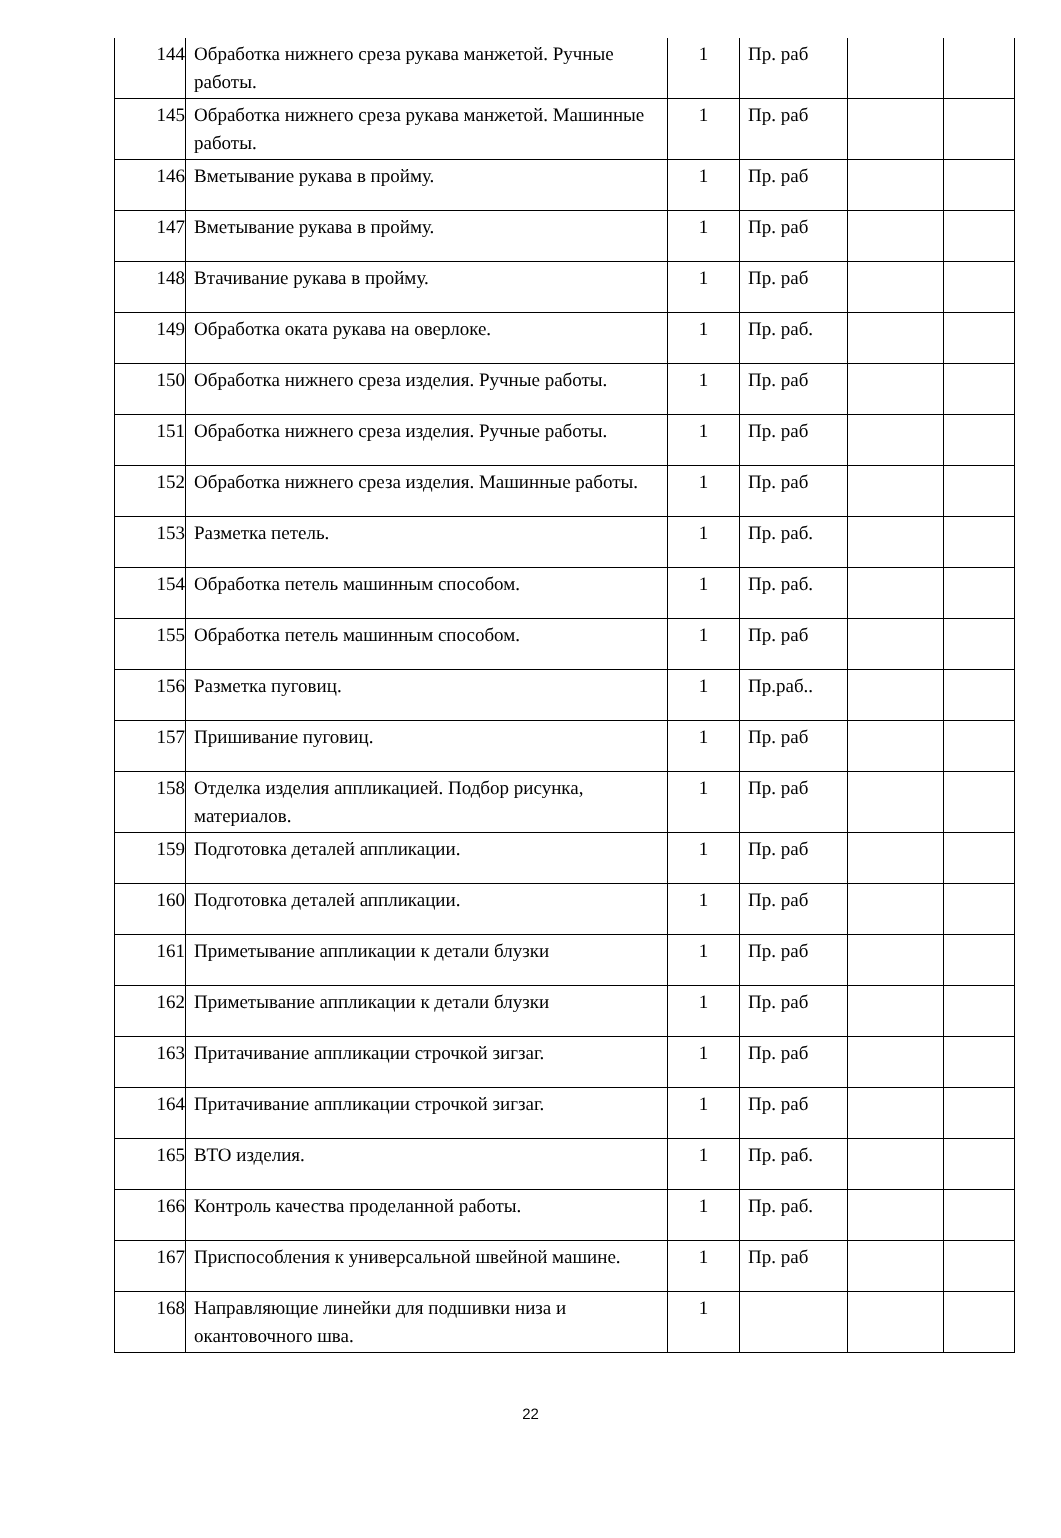| 144 | Обработка нижнего среза рукава манжетой. Ручные работы. | 1 | Пр. раб | | |
| 145 | Обработка нижнего среза рукава манжетой. Машинные работы. | 1 | Пр. раб | | |
| 146 | Вметывание рукава в пройму. | 1 | Пр. раб | | |
| 147 | Вметывание рукава в пройму. | 1 | Пр. раб | | |
| 148 | Втачивание рукава в пройму. | 1 | Пр. раб | | |
| 149 | Обработка оката рукава на оверлоке. | 1 | Пр. раб. | | |
| 150 | Обработка нижнего среза изделия. Ручные работы. | 1 | Пр. раб | | |
| 151 | Обработка нижнего среза изделия. Ручные работы. | 1 | Пр. раб | | |
| 152 | Обработка нижнего среза изделия. Машинные работы. | 1 | Пр. раб | | |
| 153 | Разметка петель. | 1 | Пр. раб. | | |
| 154 | Обработка петель машинным способом. | 1 | Пр. раб. | | |
| 155 | Обработка петель машинным способом. | 1 | Пр. раб | | |
| 156 | Разметка пуговиц. | 1 | Пр.раб.. | | |
| 157 | Пришивание пуговиц. | 1 | Пр. раб | | |
| 158 | Отделка изделия аппликацией. Подбор рисунка, материалов. | 1 | Пр. раб | | |
| 159 | Подготовка деталей аппликации. | 1 | Пр. раб | | |
| 160 | Подготовка деталей аппликации. | 1 | Пр. раб | | |
| 161 | Приметывание аппликации к детали блузки | 1 | Пр. раб | | |
| 162 | Приметывание аппликации к детали блузки | 1 | Пр. раб | | |
| 163 | Притачивание аппликации строчкой зигзаг. | 1 | Пр. раб | | |
| 164 | Притачивание аппликации строчкой зигзаг. | 1 | Пр. раб | | |
| 165 | ВТО изделия. | 1 | Пр. раб. | | |
| 166 | Контроль качества проделанной работы. | 1 | Пр. раб. | | |
| 167 | Приспособления к универсальной швейной машине. | 1 | Пр. раб | | |
| 168 | Направляющие линейки для подшивки низа и окантовочного шва. | 1 | | | |
22